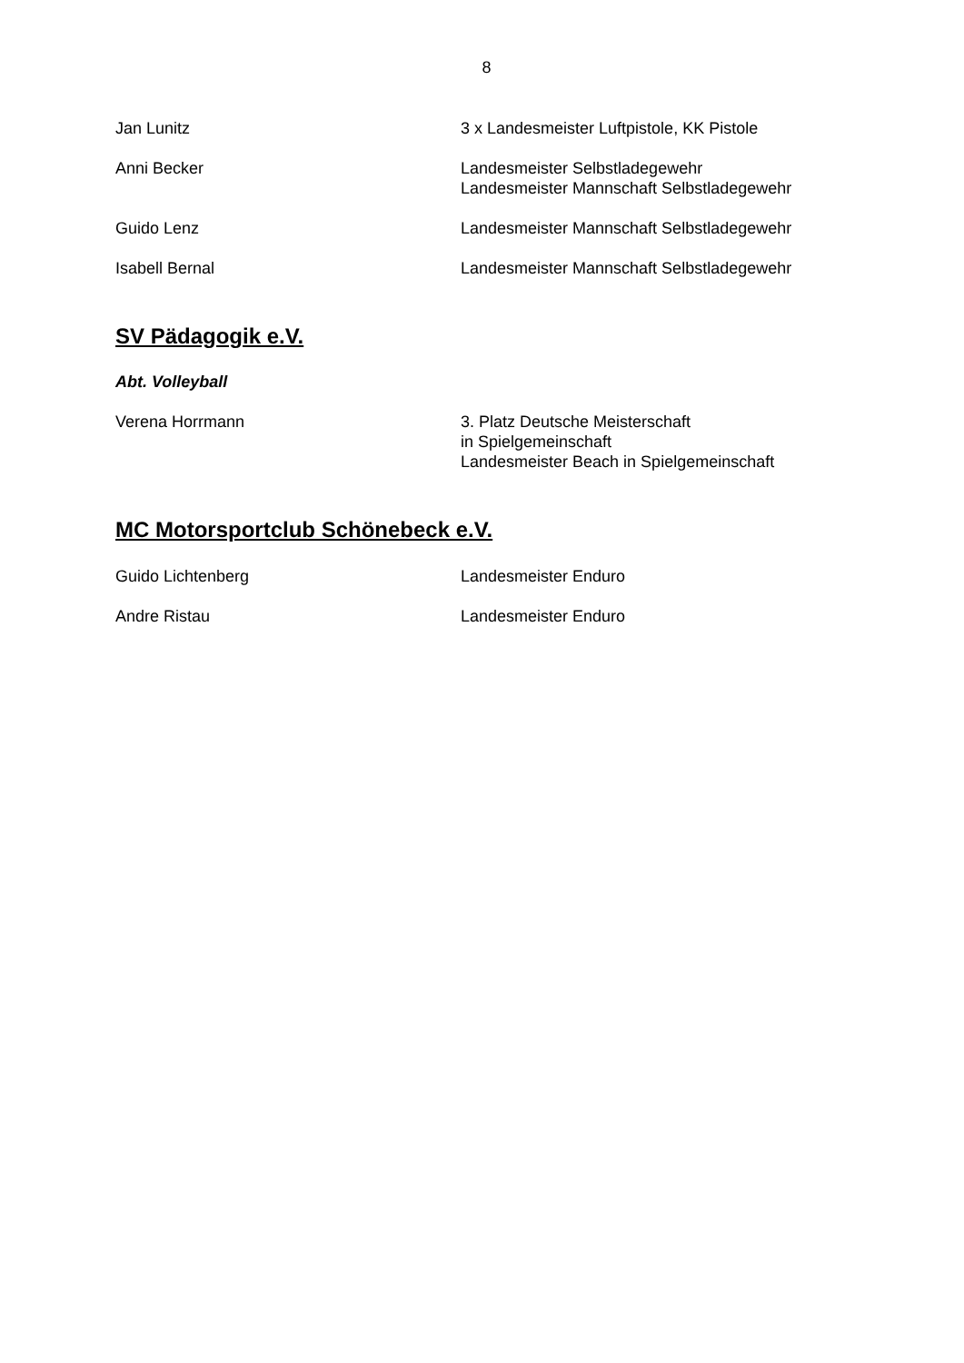8
Jan Lunitz 3 x Landesmeister Luftpistole, KK Pistole
Anni Becker Landesmeister Selbstladegewehr
Landesmeister Mannschaft Selbstladegewehr
Guido Lenz Landesmeister Mannschaft Selbstladegewehr
Isabell Bernal Landesmeister Mannschaft Selbstladegewehr
SV Pädagogik e.V.
Abt. Volleyball
Verena Horrmann 3. Platz Deutsche Meisterschaft
in Spielgemeinschaft
Landesmeister Beach in Spielgemeinschaft
MC Motorsportclub Schönebeck e.V.
Guido Lichtenberg Landesmeister Enduro
Andre Ristau Landesmeister Enduro